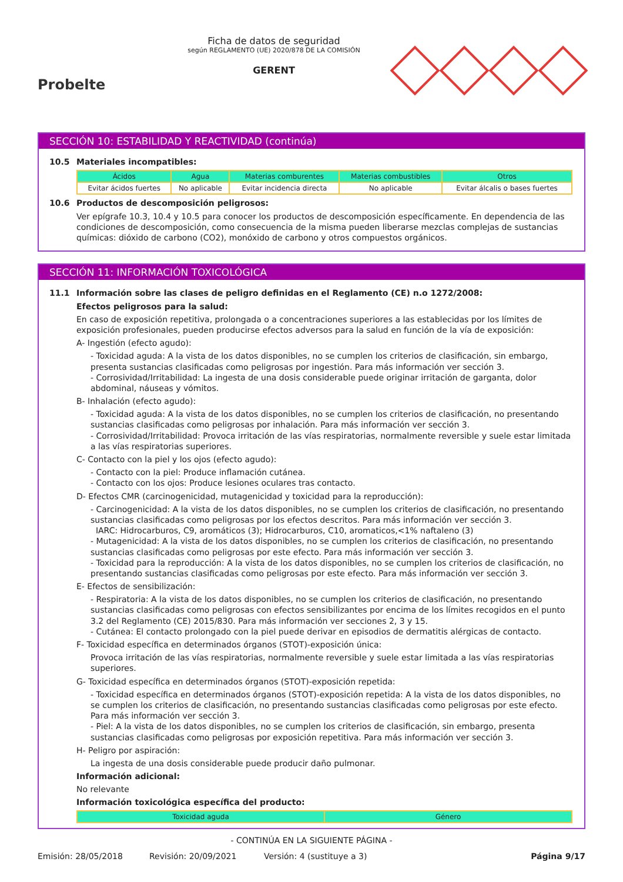Probelte
Ficha de datos de seguridad
según REGLAMENTO (UE) 2020/878 DE LA COMISIÓN
GERENT
SECCIÓN 10: ESTABILIDAD Y REACTIVIDAD (continúa)
10.5 Materiales incompatibles:
| Ácidos | Agua | Materias comburentes | Materias combustibles | Otros |
| --- | --- | --- | --- | --- |
| Evitar ácidos fuertes | No aplicable | Evitar incidencia directa | No aplicable | Evitar álcalis o bases fuertes |
10.6 Productos de descomposición peligrosos:
Ver epígrafe 10.3, 10.4 y 10.5 para conocer los productos de descomposición específicamente. En dependencia de las condiciones de descomposición, como consecuencia de la misma pueden liberarse mezclas complejas de sustancias químicas: dióxido de carbono (CO2), monóxido de carbono y otros compuestos orgánicos.
SECCIÓN 11: INFORMACIÓN TOXICOLÓGICA
11.1 Información sobre las clases de peligro definidas en el Reglamento (CE) n.o 1272/2008:
Efectos peligrosos para la salud:
En caso de exposición repetitiva, prolongada o a concentraciones superiores a las establecidas por los límites de exposición profesionales, pueden producirse efectos adversos para la salud en función de la vía de exposición:
A- Ingestión (efecto agudo):
- Toxicidad aguda: A la vista de los datos disponibles, no se cumplen los criterios de clasificación, sin embargo, presenta sustancias clasificadas como peligrosas por ingestión. Para más información ver sección 3.
- Corrosividad/Irritabilidad: La ingesta de una dosis considerable puede originar irritación de garganta, dolor abdominal, náuseas y vómitos.
B- Inhalación (efecto agudo):
- Toxicidad aguda: A la vista de los datos disponibles, no se cumplen los criterios de clasificación, no presentando sustancias clasificadas como peligrosas por inhalación. Para más información ver sección 3.
- Corrosividad/Irritabilidad: Provoca irritación de las vías respiratorias, normalmente reversible y suele estar limitada a las vías respiratorias superiores.
C- Contacto con la piel y los ojos (efecto agudo):
- Contacto con la piel: Produce inflamación cutánea.
- Contacto con los ojos: Produce lesiones oculares tras contacto.
D- Efectos CMR (carcinogenicidad, mutagenicidad y toxicidad para la reproducción):
- Carcinogenicidad: A la vista de los datos disponibles, no se cumplen los criterios de clasificación, no presentando sustancias clasificadas como peligrosas por los efectos descritos. Para más información ver sección 3.
IARC: Hidrocarburos, C9, aromáticos (3); Hidrocarburos, C10, aromaticos,<1% naftaleno (3)
- Mutagenicidad: A la vista de los datos disponibles, no se cumplen los criterios de clasificación, no presentando sustancias clasificadas como peligrosas por este efecto. Para más información ver sección 3.
- Toxicidad para la reproducción: A la vista de los datos disponibles, no se cumplen los criterios de clasificación, no presentando sustancias clasificadas como peligrosas por este efecto. Para más información ver sección 3.
E- Efectos de sensibilización:
- Respiratoria: A la vista de los datos disponibles, no se cumplen los criterios de clasificación, no presentando sustancias clasificadas como peligrosas con efectos sensibilizantes por encima de los límites recogidos en el punto 3.2 del Reglamento (CE) 2015/830. Para más información ver secciones 2, 3 y 15.
- Cutánea: El contacto prolongado con la piel puede derivar en episodios de dermatitis alérgicas de contacto.
F- Toxicidad específica en determinados órganos (STOT)-exposición única:
Provoca irritación de las vías respiratorias, normalmente reversible y suele estar limitada a las vías respiratorias superiores.
G- Toxicidad específica en determinados órganos (STOT)-exposición repetida:
- Toxicidad específica en determinados órganos (STOT)-exposición repetida: A la vista de los datos disponibles, no se cumplen los criterios de clasificación, no presentando sustancias clasificadas como peligrosas por este efecto. Para más información ver sección 3.
- Piel: A la vista de los datos disponibles, no se cumplen los criterios de clasificación, sin embargo, presenta sustancias clasificadas como peligrosas por exposición repetitiva. Para más información ver sección 3.
H- Peligro por aspiración:
La ingesta de una dosis considerable puede producir daño pulmonar.
Información adicional:
No relevante
Información toxicológica específica del producto:
| Toxicidad aguda | Género |
| --- | --- |
- CONTINÚA EN LA SIGUIENTE PÁGINA -
Emisión: 28/05/2018 Revisión: 20/09/2021 Versión: 4 (sustituye a 3) Página 9/17